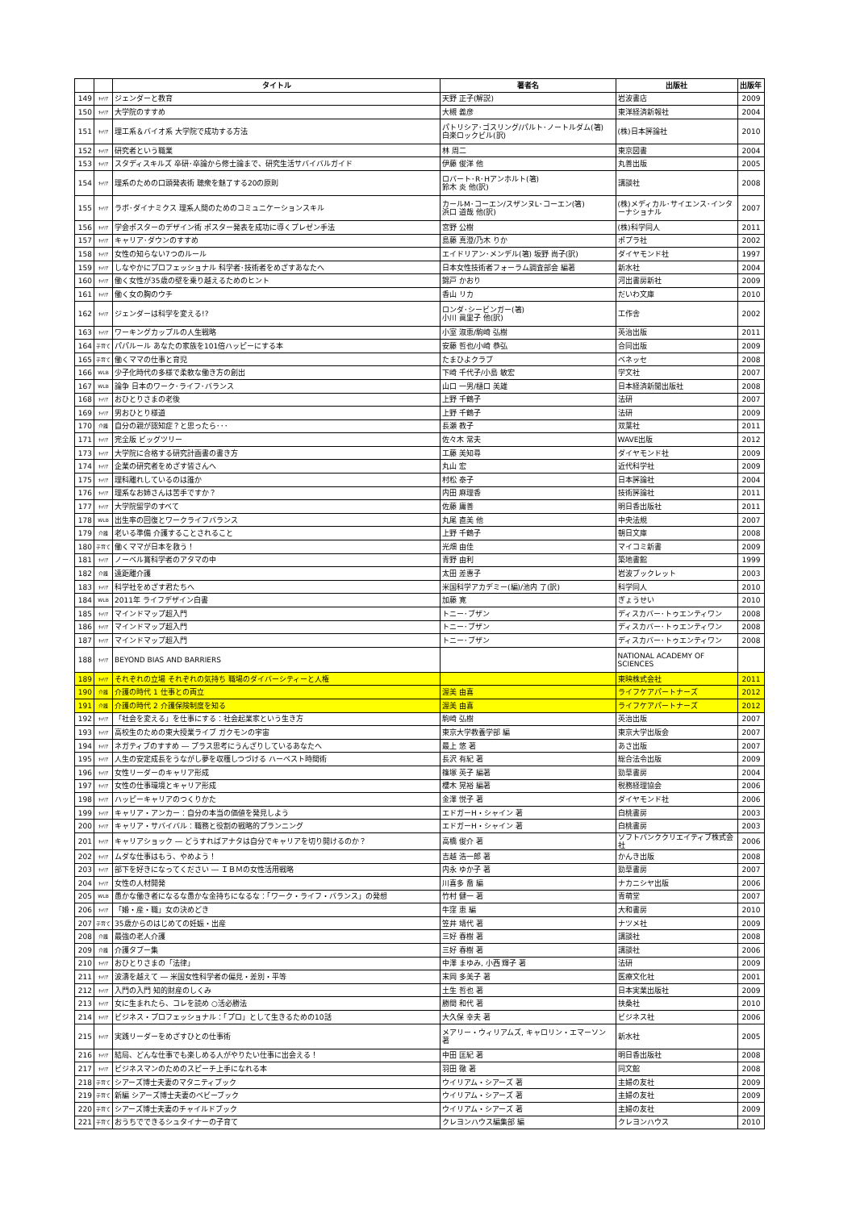| | | タイトル | 著者名 | 出版社 | 出版年 |
| --- | --- | --- | --- | --- | --- |
| 149 | ｷｬﾘｱ | ジェンダーと教育 | 天野 正子(解説) | 岩波書店 | 2009 |
| 150 | ｷｬﾘｱ | 大学院のすすめ | 大槻 義彦 | 東洋経済新報社 | 2004 |
| 151 | ｷｬﾘｱ | 理工系＆バイオ系 大学院で成功する方法 | パトリシア･ゴスリング/パルト･ノートルダム(箸) 白楽ロックビル(訳) | (株)日本評論社 | 2010 |
| 152 | ｷｬﾘｱ | 研究者という職業 | 林 周二 | 東京図書 | 2004 |
| 153 | ｷｬﾘｱ | スタディスキルズ 卒研･卒論から修士論まで、研究生活サバイバルガイド | 伊藤 俊洋 他 | 丸善出版 | 2005 |
| 154 | ｷｬﾘｱ | 理系のための口頭発表術 聴衆を魅了する20の原則 | ロバート･R･Hアンホルト(箸) 鈴木 炎 他(訳) | 講談社 | 2008 |
| 155 | ｷｬﾘｱ | ラボ･ダイナミクス 理系人間のためのコミュニケーションスキル | カールM･コーエン/スザンヌL･コーエン(箸) 浜口 道哉 他(訳) | (株)メディカル･サイエンス･インターナショナル | 2007 |
| 156 | ｷｬﾘｱ | 学会ポスターのデザイン術 ポスター発表を成功に導くプレゼン手法 | 宮野 公樹 | (株)科学同人 | 2011 |
| 157 | ｷｬﾘｱ | キャリア･ダウンのすすめ | 島藤 真澄/乃木 りか | ポプラ社 | 2002 |
| 158 | ｷｬﾘｱ | 女性の知らない7つのルール | エイドリアン･メンデル(箸) 坂野 尚子(訳) | ダイヤモンド社 | 1997 |
| 159 | ｷｬﾘｱ | しなやかにプロフェッショナル 科学者･技術者をめざすあなたへ | 日本女性技術者フォーラム調査部会 編著 | 新水社 | 2004 |
| 160 | ｷｬﾘｱ | 働く女性が35歳の壁を乗り越えるためのヒント | 錦戸 かおり | 河出書房新社 | 2009 |
| 161 | ｷｬﾘｱ | 働く女の胸のウチ | 香山 リカ | だいわ文庫 | 2010 |
| 162 | ｷｬﾘｱ | ジェンダーは科学を変える!? | ロンダ･シービンガー(箸) 小川 眞里子 他(訳) | 工作舎 | 2002 |
| 163 | ｷｬﾘｱ | ワーキングカップルの人生戦略 | 小室 淑恵/駒崎 弘樹 | 英治出版 | 2011 |
| 164 | 子育て | パパルール あなたの家族を101倍ハッピーにする本 | 安藤 哲也/小崎 恭弘 | 合同出版 | 2009 |
| 165 | 子育て | 働くママの仕事と育児 | たまひよクラブ | ベネッセ | 2008 |
| 166 | WLB | 少子化時代の多様で柔軟な働き方の創出 | 下崎 千代子/小島 敏宏 | 学文社 | 2007 |
| 167 | WLB | 論争 日本のワーク･ライフ･バランス | 山口 一男/樋口 美雄 | 日本経済新聞出版社 | 2008 |
| 168 | ｷｬﾘｱ | おひとりさまの老後 | 上野 千鶴子 | 法研 | 2007 |
| 169 | ｷｬﾘｱ | 男おひとり様道 | 上野 千鶴子 | 法研 | 2009 |
| 170 | 介護 | 自分の親が認知症？と思ったら･･･ | 長瀬 教子 | 双葉社 | 2011 |
| 171 | ｷｬﾘｱ | 完全版 ビッグツリー | 佐々木 常夫 | WAVE出版 | 2012 |
| 173 | ｷｬﾘｱ | 大学院に合格する研究計画書の書き方 | 工藤 美知尋 | ダイヤモンド社 | 2009 |
| 174 | ｷｬﾘｱ | 企業の研究者をめざす皆さんへ | 丸山 宏 | 近代科学社 | 2009 |
| 175 | ｷｬﾘｱ | 理科離れしているのは誰か | 村松 泰子 | 日本評論社 | 2004 |
| 176 | ｷｬﾘｱ | 理系なお姉さんは苦手ですか？ | 内田 麻理香 | 技術評論社 | 2011 |
| 177 | ｷｬﾘｱ | 大学院留学のすべて | 佐藤 庸善 | 明日香出版社 | 2011 |
| 178 | WLB | 出生率の回復とワークライフバランス | 丸尾 直美 他 | 中央法規 | 2007 |
| 179 | 介護 | 老いる準備 介護することされること | 上野 千鶴子 | 朝日文庫 | 2008 |
| 180 | 子育て | 働くママが日本を救う！ | 光畑 由佳 | マイコミ新書 | 2009 |
| 181 | ｷｬﾘｱ | ノーベル賞科学者のアタマの中 | 青野 由利 | 築地書館 | 1999 |
| 182 | 介護 | 遠距離介護 | 太田 差惠子 | 岩波ブックレット | 2003 |
| 183 | ｷｬﾘｱ | 科学社をめざす君たちへ | 米国科学アカデミー(編)/池内 了(訳) | 科学同人 | 2010 |
| 184 | WLB | 2011年 ライフデザイン白書 | 加藤 寛 | ぎょうせい | 2010 |
| 185 | ｷｬﾘｱ | マインドマップ超入門 | トニー･ブザン | ディスカバー･トゥエンティワン | 2008 |
| 186 | ｷｬﾘｱ | マインドマップ超入門 | トニー･ブザン | ディスカバー･トゥエンティワン | 2008 |
| 187 | ｷｬﾘｱ | マインドマップ超入門 | トニー･ブザン | ディスカバー･トゥエンティワン | 2008 |
| 188 | ｷｬﾘｱ | BEYOND BIAS AND BARRIERS | | NATIONAL ACADEMY OF SCIENCES | |
| 189 | ｷｬﾘｱ | それぞれの立場 それぞれの気持ち 職場のダイバーシティーと人権 | | 東映株式会社 | 2011 |
| 190 | 介護 | 介護の時代 1 仕事との両立 | 渥美 由喜 | ライフケアパートナーズ | 2012 |
| 191 | 介護 | 介護の時代 2 介護保険制度を知る | 渥美 由喜 | ライフケアパートナーズ | 2012 |
| 192 | ｷｬﾘｱ | 「社会を変える」を仕事にする：社会起業家という生き方 | 駒崎 弘樹 | 英治出版 | 2007 |
| 193 | ｷｬﾘｱ | 高校生のための東大授業ライブ ガクモンの宇宙 | 東京大学教養学部 編 | 東京大学出版会 | 2007 |
| 194 | ｷｬﾘｱ | ネガティブのすすめ ― プラス思考にうんざりしているあなたへ | 最上 悠 著 | あさ出版 | 2007 |
| 195 | ｷｬﾘｱ | 人生の安定成長をうながし夢を収穫しつづける ハーベスト時間術 | 長沢 有紀 著 | 総合法令出版 | 2009 |
| 196 | ｷｬﾘｱ | 女性リーダーのキャリア形成 | 篠塚 英子 編著 | 勁草書房 | 2004 |
| 197 | ｷｬﾘｱ | 女性の仕事環境とキャリア形成 | 櫻木 晃裕 編著 | 税務経理協会 | 2006 |
| 198 | ｷｬﾘｱ | ハッピーキャリアのつくりかた | 金澤 悦子 著 | ダイヤモンド社 | 2006 |
| 199 | ｷｬﾘｱ | キャリア・アンカー：自分の本当の価値を発見しよう | エドガーH・シャイン 著 | 白桃書房 | 2003 |
| 200 | ｷｬﾘｱ | キャリア・サバイバル：職務と役割の戦略的プランニング | エドガーH・シャイン 著 | 白桃書房 | 2003 |
| 201 | ｷｬﾘｱ | キャリアショック ― どうすればアナタは自分でキャリアを切り開けるのか？ | 高橋 俊介 著 | ソフトバンククリエイティブ株式会社 | 2006 |
| 202 | ｷｬﾘｱ | ムダな仕事はもう、やめよう！ | 吉越 浩一郎 著 | かんき出版 | 2008 |
| 203 | ｷｬﾘｱ | 部下を好きになってください ― ＩＢＭの女性活用戦略 | 内永 ゆか子 著 | 勁草書房 | 2007 |
| 204 | ｷｬﾘｱ | 女性の人材開発 | 川喜多 喬 編 | ナカニシヤ出版 | 2006 |
| 205 | WLB | 愚かな働き者になるな愚かな金持ちになるな：「ワーク・ライフ・バランス」の発想 | 竹村 健一 著 | 青萌堂 | 2007 |
| 206 | ｷｬﾘｱ | 「婚・産・職」女の決めどき | 牛窪 恵 編 | 大和書房 | 2010 |
| 207 | 子育て | 35歳からのはじめての妊娠・出産 | 笠井 靖代 著 | ナツメ社 | 2009 |
| 208 | 介護 | 最強の老人介護 | 三好 春樹 著 | 講談社 | 2008 |
| 209 | 介護 | 介護タブー集 | 三好 春樹 著 | 講談社 | 2006 |
| 210 | ｷｬﾘｱ | おひとりさまの「法律」 | 中澤 まゆみ, 小西 輝子 著 | 法研 | 2009 |
| 211 | ｷｬﾘｱ | 波濤を越えて ― 米国女性科学者の偏見・差別・平等 | 末岡 多美子 著 | 医療文化社 | 2001 |
| 212 | ｷｬﾘｱ | 入門の入門 知的財産のしくみ | 土生 哲也 著 | 日本実業出版社 | 2009 |
| 213 | ｷｬﾘｱ | 女に生まれたら、コレを読め ○活必勝法 | 勝間 和代 著 | 扶桑社 | 2010 |
| 214 | ｷｬﾘｱ | ビジネス・プロフェッショナル：「プロ」として生きるための10話 | 大久保 幸夫 著 | ビジネス社 | 2006 |
| 215 | ｷｬﾘｱ | 実践リーダーをめざすひとの仕事術 | メアリー・ウィリアムズ, キャロリン・エマーソン 著 | 新水社 | 2005 |
| 216 | ｷｬﾘｱ | 結局、どんな仕事でも楽しめる人がやりたい仕事に出会える！ | 中田 匡紀 著 | 明日香出版社 | 2008 |
| 217 | ｷｬﾘｱ | ビジネスマンのためのスピーチ上手になれる本 | 羽田 徹 著 | 同文館 | 2008 |
| 218 | 子育て | シアーズ博士夫妻のマタニティブック | ウイリアム・シアーズ 著 | 主婦の友社 | 2009 |
| 219 | 子育て | 新編 シアーズ博士夫妻のベビーブック | ウイリアム・シアーズ 著 | 主婦の友社 | 2009 |
| 220 | 子育て | シアーズ博士夫妻のチャイルドブック | ウイリアム・シアーズ 著 | 主婦の友社 | 2009 |
| 221 | 子育て | おうちでできるシュタイナーの子育て | クレヨンハウス編集部 編 | クレヨンハウス | 2010 |